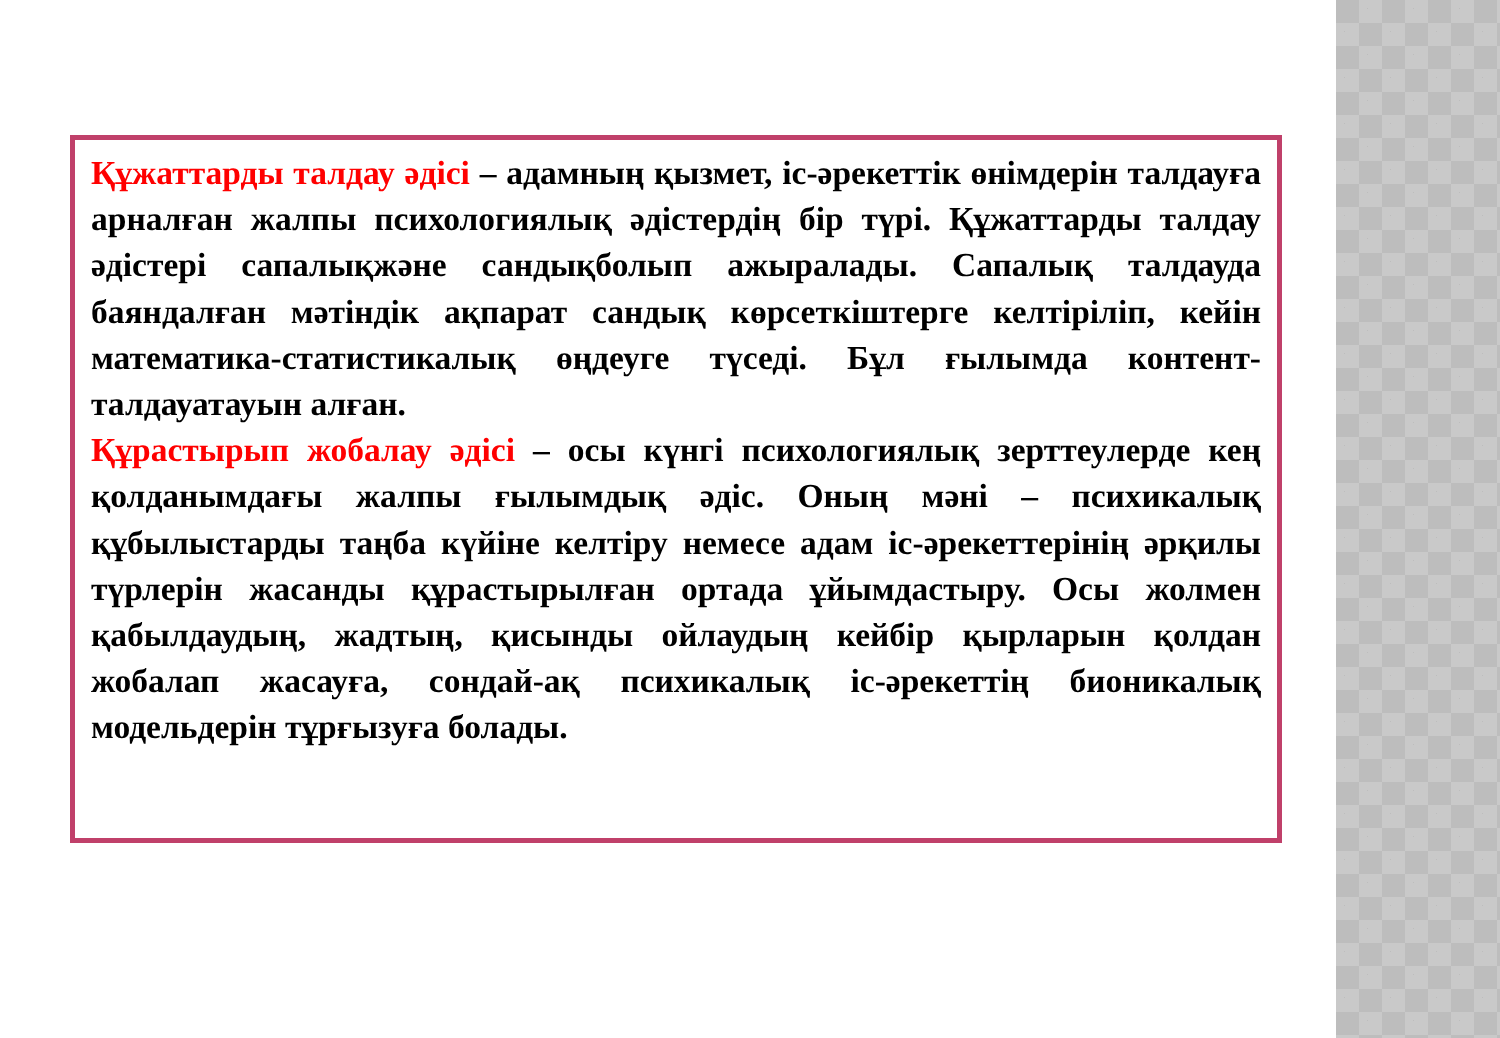Құжаттарды талдау әдісі – адамның қызмет, іс-әрекеттік өнімдерін талдауға арналған жалпы психологиялық әдістердің бір түрі. Құжаттарды талдау әдістері сапалықжәне сандықболып ажыралады. Сапалық талдауда баяндалған мәтіндік ақпарат сандық көрсеткіштерге келтіріліп, кейін математика-статистикалық өңдеуге түседі. Бұл ғылымда контент-талдауатауын алған.
Құрастырып жобалау әдісі – осы күнгі психологиялық зерттеулерде кең қолданымдағы жалпы ғылымдық әдіс. Оның мәні – психикалық құбылыстарды таңба күйіне келтіру немесе адам іс-әрекеттерінің әрқилы түрлерін жасанды құрастырылған ортада ұйымдастыру. Осы жолмен қабылдаудың, жадтың, қисынды ойлаудың кейбір қырларын қолдан жобалап жасауға, сондай-ақ психикалық іс-әрекеттің бионикалық модельдерін тұрғызуға болады.